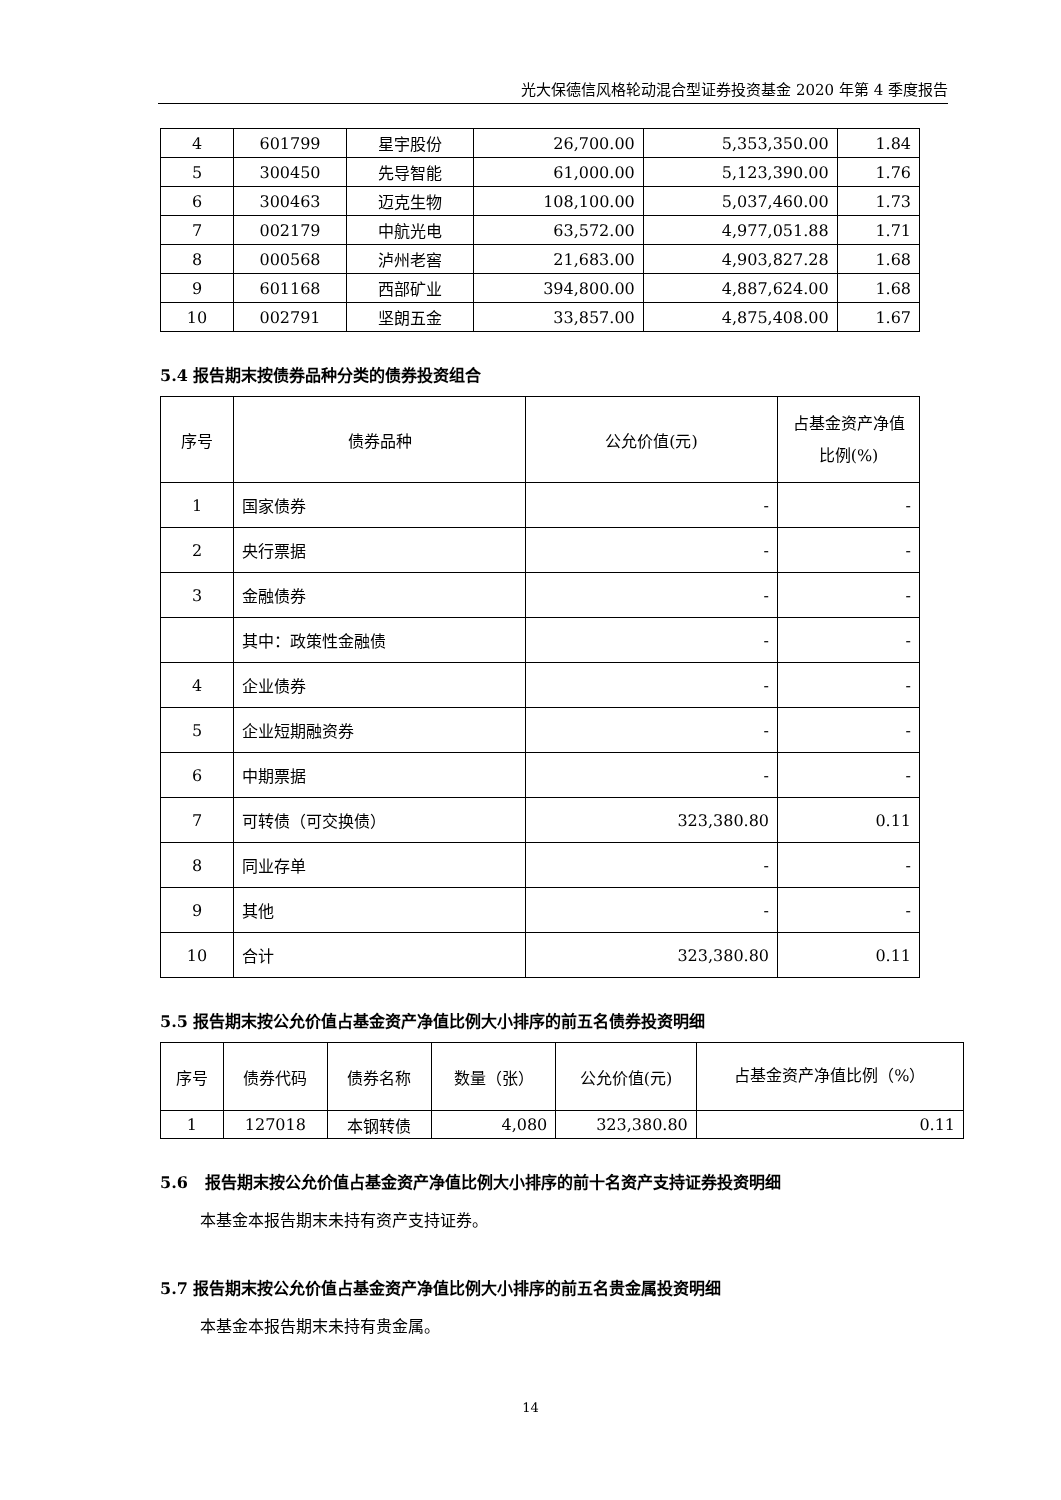光大保德信风格轮动混合型证券投资基金 2020 年第 4 季度报告
| 4 | 601799 | 星宇股份 | 26,700.00 | 5,353,350.00 | 1.84 |
| 5 | 300450 | 先导智能 | 61,000.00 | 5,123,390.00 | 1.76 |
| 6 | 300463 | 迈克生物 | 108,100.00 | 5,037,460.00 | 1.73 |
| 7 | 002179 | 中航光电 | 63,572.00 | 4,977,051.88 | 1.71 |
| 8 | 000568 | 泸州老窖 | 21,683.00 | 4,903,827.28 | 1.68 |
| 9 | 601168 | 西部矿业 | 394,800.00 | 4,887,624.00 | 1.68 |
| 10 | 002791 | 坚朗五金 | 33,857.00 | 4,875,408.00 | 1.67 |
5.4 报告期末按债券品种分类的债券投资组合
| 序号 | 债券品种 | 公允价值(元) | 占基金资产净值比例(%) |
| --- | --- | --- | --- |
| 1 | 国家债券 | - | - |
| 2 | 央行票据 | - | - |
| 3 | 金融债券 | - | - |
| | 其中：政策性金融债 | - | - |
| 4 | 企业债券 | - | - |
| 5 | 企业短期融资券 | - | - |
| 6 | 中期票据 | - | - |
| 7 | 可转债（可交换债） | 323,380.80 | 0.11 |
| 8 | 同业存单 | - | - |
| 9 | 其他 | - | - |
| 10 | 合计 | 323,380.80 | 0.11 |
5.5 报告期末按公允价值占基金资产净值比例大小排序的前五名债券投资明细
| 序号 | 债券代码 | 债券名称 | 数量（张） | 公允价值(元) | 占基金资产净值比例（%） |
| --- | --- | --- | --- | --- | --- |
| 1 | 127018 | 本钢转债 | 4,080 | 323,380.80 | 0.11 |
5.6 报告期末按公允价值占基金资产净值比例大小排序的前十名资产支持证券投资明细
本基金本报告期末未持有资产支持证券。
5.7 报告期末按公允价值占基金资产净值比例大小排序的前五名贵金属投资明细
本基金本报告期末未持有贵金属。
14